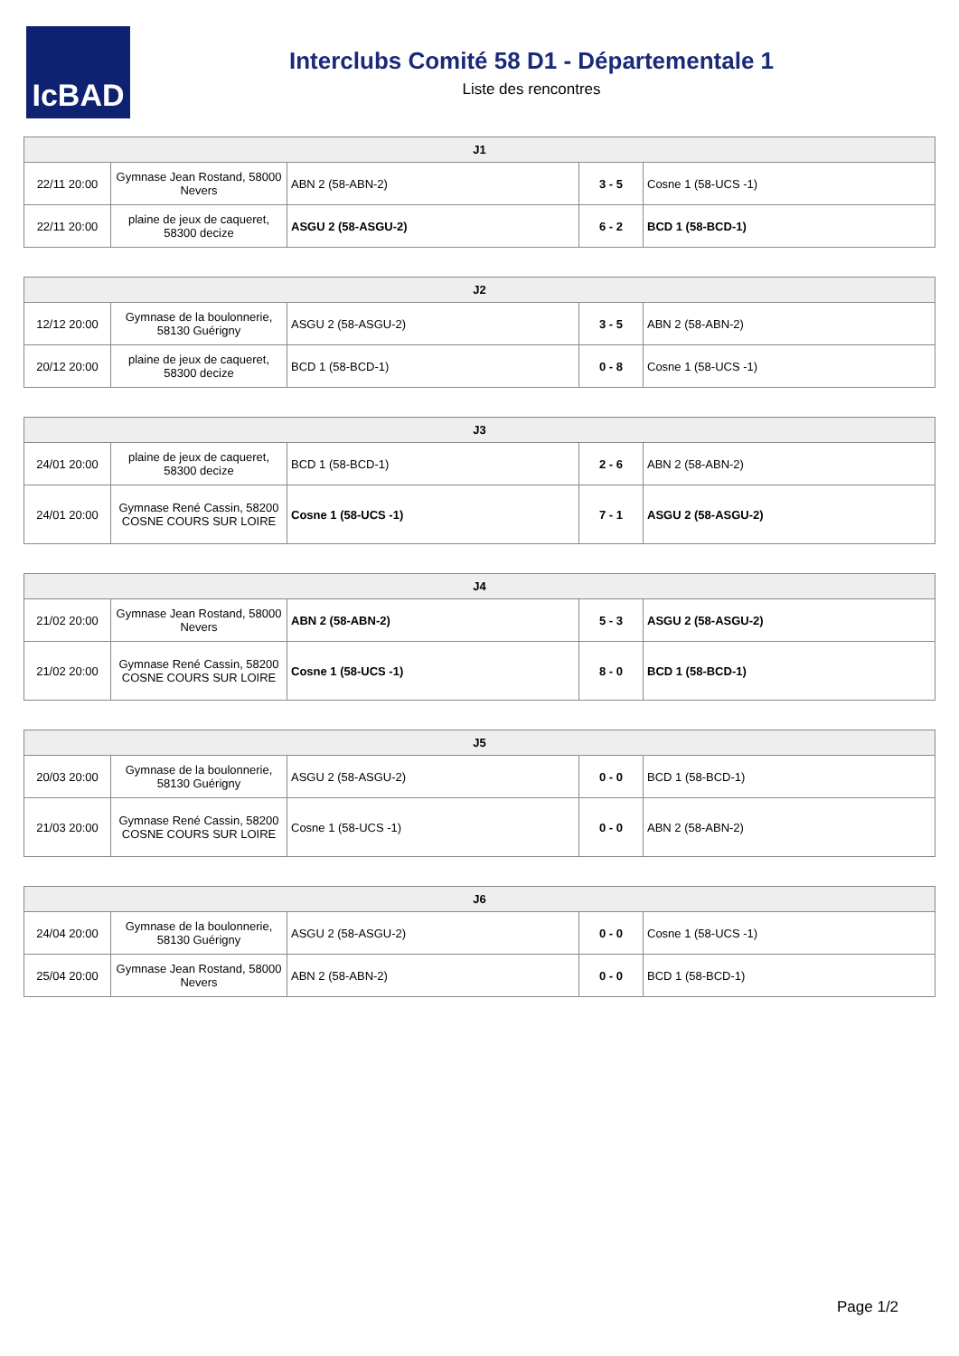IcBAD
Interclubs Comité 58 D1 - Départementale 1
Liste des rencontres
| J1 | | | | |
| --- | --- | --- | --- | --- |
| 22/11 20:00 | Gymnase Jean Rostand, 58000 Nevers | ABN 2 (58-ABN-2) | 3 - 5 | Cosne 1 (58-UCS -1) |
| 22/11 20:00 | plaine de jeux de caqueret, 58300 decize | ASGU 2 (58-ASGU-2) | 6 - 2 | BCD 1 (58-BCD-1) |
| J2 | | | | |
| --- | --- | --- | --- | --- |
| 12/12 20:00 | Gymnase de la boulonnerie, 58130 Guérigny | ASGU 2 (58-ASGU-2) | 3 - 5 | ABN 2 (58-ABN-2) |
| 20/12 20:00 | plaine de jeux de caqueret, 58300 decize | BCD 1 (58-BCD-1) | 0 - 8 | Cosne 1 (58-UCS -1) |
| J3 | | | | |
| --- | --- | --- | --- | --- |
| 24/01 20:00 | plaine de jeux de caqueret, 58300 decize | BCD 1 (58-BCD-1) | 2 - 6 | ABN 2 (58-ABN-2) |
| 24/01 20:00 | Gymnase René Cassin, 58200 COSNE COURS SUR LOIRE | Cosne 1 (58-UCS -1) | 7 - 1 | ASGU 2 (58-ASGU-2) |
| J4 | | | | |
| --- | --- | --- | --- | --- |
| 21/02 20:00 | Gymnase Jean Rostand, 58000 Nevers | ABN 2 (58-ABN-2) | 5 - 3 | ASGU 2 (58-ASGU-2) |
| 21/02 20:00 | Gymnase René Cassin, 58200 COSNE COURS SUR LOIRE | Cosne 1 (58-UCS -1) | 8 - 0 | BCD 1 (58-BCD-1) |
| J5 | | | | |
| --- | --- | --- | --- | --- |
| 20/03 20:00 | Gymnase de la boulonnerie, 58130 Guérigny | ASGU 2 (58-ASGU-2) | 0 - 0 | BCD 1 (58-BCD-1) |
| 21/03 20:00 | Gymnase René Cassin, 58200 COSNE COURS SUR LOIRE | Cosne 1 (58-UCS -1) | 0 - 0 | ABN 2 (58-ABN-2) |
| J6 | | | | |
| --- | --- | --- | --- | --- |
| 24/04 20:00 | Gymnase de la boulonnerie, 58130 Guérigny | ASGU 2 (58-ASGU-2) | 0 - 0 | Cosne 1 (58-UCS -1) |
| 25/04 20:00 | Gymnase Jean Rostand, 58000 Nevers | ABN 2 (58-ABN-2) | 0 - 0 | BCD 1 (58-BCD-1) |
Page 1/2